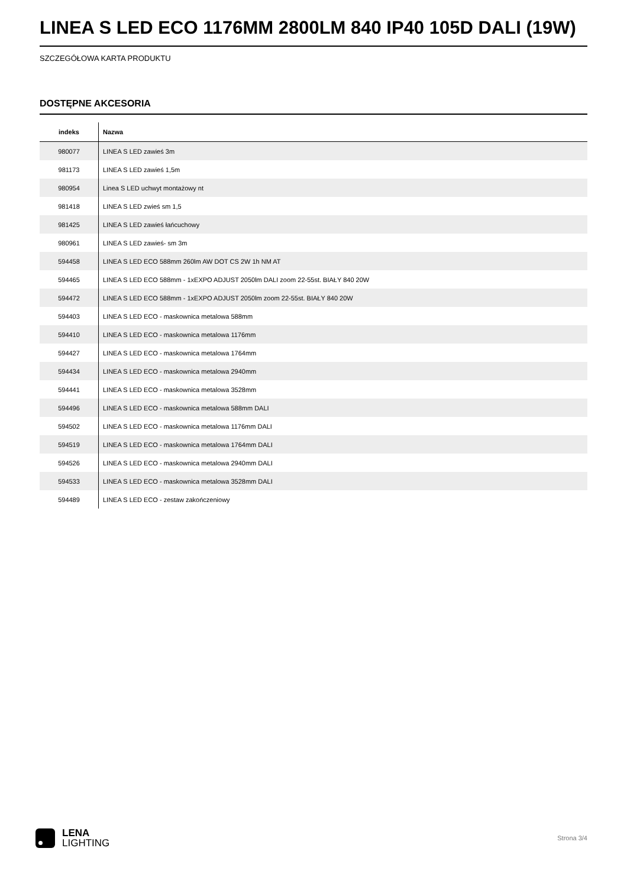LINEA S LED ECO 1176MM 2800LM 840 IP40 105D DALI (19W)
SZCZEGÓŁOWA KARTA PRODUKTU
DOSTĘPNE AKCESORIA
| indeks | Nazwa |
| --- | --- |
| 980077 | LINEA S LED zawieś 3m |
| 981173 | LINEA S LED zawieś 1,5m |
| 980954 | Linea S LED uchwyt montażowy nt |
| 981418 | LINEA S LED zwieś sm 1,5 |
| 981425 | LINEA S LED zawieś łańcuchowy |
| 980961 | LINEA S LED zawieś- sm 3m |
| 594458 | LINEA S LED ECO 588mm 260lm AW DOT CS 2W 1h NM AT |
| 594465 | LINEA S LED ECO 588mm - 1xEXPO ADJUST 2050lm DALI zoom 22-55st. BIAŁY 840 20W |
| 594472 | LINEA S LED ECO 588mm - 1xEXPO ADJUST 2050lm zoom 22-55st. BIAŁY 840 20W |
| 594403 | LINEA S LED ECO - maskownica metalowa 588mm |
| 594410 | LINEA S LED ECO - maskownica metalowa 1176mm |
| 594427 | LINEA S LED ECO - maskownica metalowa 1764mm |
| 594434 | LINEA S LED ECO - maskownica metalowa 2940mm |
| 594441 | LINEA S LED ECO - maskownica metalowa 3528mm |
| 594496 | LINEA S LED ECO - maskownica metalowa 588mm DALI |
| 594502 | LINEA S LED ECO - maskownica metalowa 1176mm DALI |
| 594519 | LINEA S LED ECO - maskownica metalowa 1764mm DALI |
| 594526 | LINEA S LED ECO - maskownica metalowa 2940mm DALI |
| 594533 | LINEA S LED ECO - maskownica metalowa 3528mm DALI |
| 594489 | LINEA S LED ECO - zestaw zakończeniowy |
LENA
LIGHTING
Strona 3/4